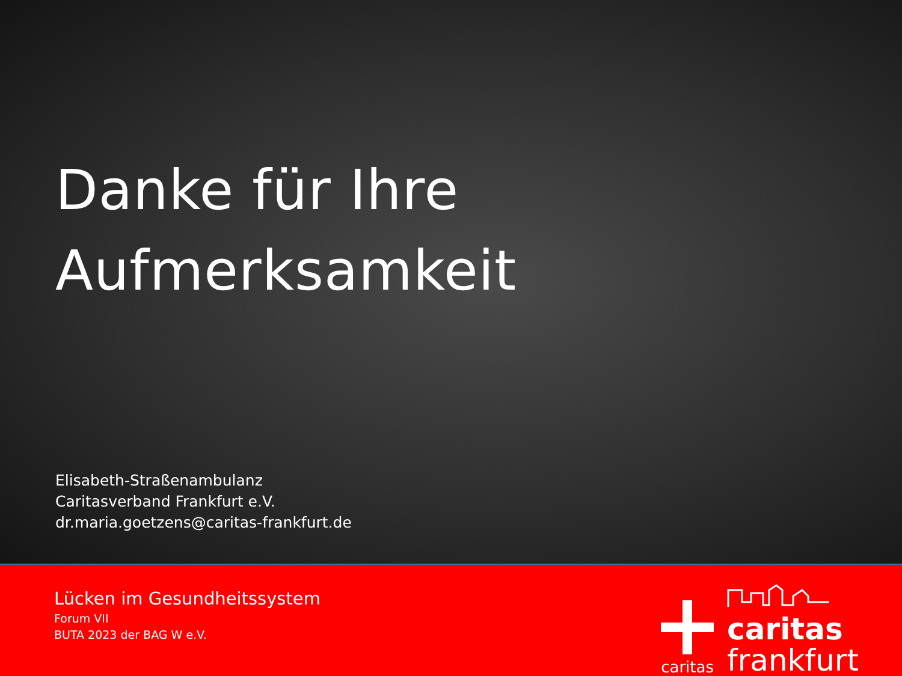Danke für Ihre
Aufmerksamkeit
Elisabeth-Straßenambulanz
Caritasverband Frankfurt e.V.
dr.maria.goetzens@caritas-frankfurt.de
Lücken im Gesundheitssystem
Forum VII
BUTA 2023 der BAG W e.V.
caritas
caritas
frankfurt